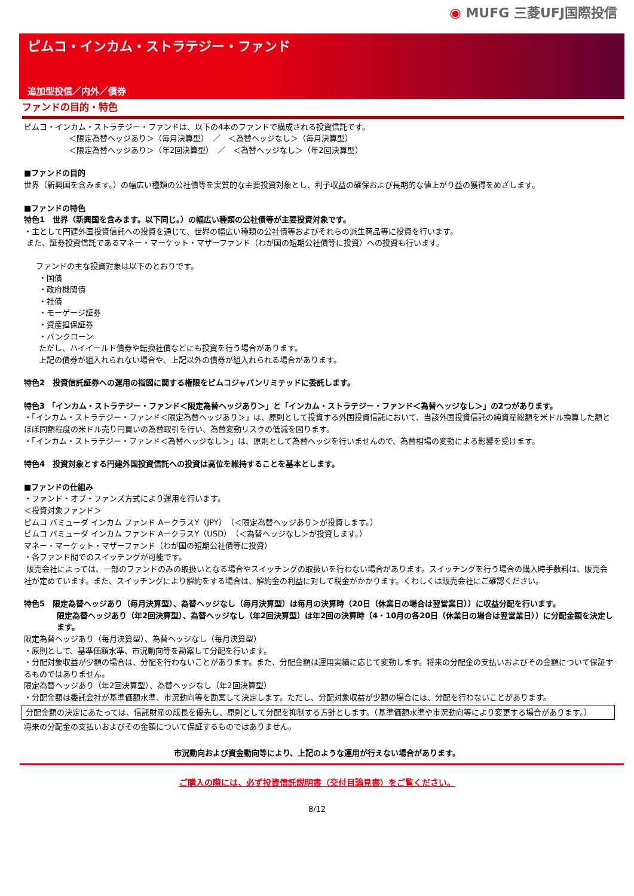◉ MUFG 三菱UFJ国際投信
ピムコ・インカム・ストラテジー・ファンド
追加型投信／内外／債券
ファンドの目的・特色
ピムコ・インカム・ストラテジー・ファンドは、以下の4本のファンドで構成される投資信託です。
＜限定為替ヘッジあり＞（毎月決算型）　／　＜為替ヘッジなし＞（毎月決算型）
＜限定為替ヘッジあり＞（年2回決算型）　／　＜為替ヘッジなし＞（年2回決算型）
■ファンドの目的
世界（新興国を含みます。）の幅広い種類の公社債等を実質的な主要投資対象とし、利子収益の確保および長期的な値上がり益の獲得をめざします。
■ファンドの特色
特色1　世界（新興国を含みます。以下同じ。）の幅広い種類の公社債等が主要投資対象です。
・主として円建外国投資信託への投資を通じて、世界の幅広い種類の公社債等およびそれらの派生商品等に投資を行います。
また、証券投資信託であるマネー・マーケット・マザーファンド（わが国の短期公社債等に投資）への投資も行います。
ファンドの主な投資対象は以下のとおりです。
・国債
・政府機関債
・社債
・モーゲージ証券
・資産担保証券
・バンクローン
ただし、ハイイールド債券や転換社債などにも投資を行う場合があります。
上記の債券が組入れられない場合や、上記以外の債券が組入れられる場合があります。
特色2　投資信託証券への運用の指図に関する権限をピムコジャパンリミテッドに委託します。
特色3 「インカム・ストラテジー・ファンド＜限定為替ヘッジあり＞」と「インカム・ストラテジー・ファンド＜為替ヘッジなし＞」の2つがあります。
・「インカム・ストラテジー・ファンド＜限定為替ヘッジあり＞」は、原則として投資する外国投資信託において、当該外国投資信託の純資産総額を米ドル換算した額とほぼ同額程度の米ドル売り円買いの為替取引を行い、為替変動リスクの低減を図ります。
・「インカム・ストラテジー・ファンド＜為替ヘッジなし＞」は、原則として為替ヘッジを行いませんので、為替相場の変動による影響を受けます。
特色4　投資対象とする円建外国投資信託への投資は高位を維持することを基本とします。
■ファンドの仕組み
・ファンド・オブ・ファンズ方式により運用を行います。
＜投資対象ファンド＞
ピムコ バミューダ インカム ファンド A－クラスY（JPY）（＜限定為替ヘッジあり＞が投資します。）
ピムコ バミューダ インカム ファンド A－クラスY（USD）（＜為替ヘッジなし＞が投資します。）
マネー・マーケット・マザーファンド（わが国の短期公社債等に投資）
・各ファンド間でのスイッチングが可能です。
販売会社によっては、一部のファンドのみの取扱いとなる場合やスイッチングの取扱いを行わない場合があります。スイッチングを行う場合の購入時手数料は、販売会社が定めています。また、スイッチングにより解約をする場合は、解約金の利益に対して税金がかかります。くわしくは販売会社にご確認ください。
特色5　限定為替ヘッジあり（毎月決算型）、為替ヘッジなし（毎月決算型）は毎月の決算時（20日（休業日の場合は翌営業日））に収益分配を行います。
限定為替ヘッジあり（年2回決算型）、為替ヘッジなし（年2回決算型）は年2回の決算時（4・10月の各20日（休業日の場合は翌営業日））に分配金額を決定します。
限定為替ヘッジあり（毎月決算型）、為替ヘッジなし（毎月決算型）
・原則として、基準価額水準、市況動向等を勘案して分配を行います。
・分配対象収益が少額の場合は、分配を行わないことがあります。また、分配金額は運用実績に応じて変動します。将来の分配金の支払いおよびその金額について保証するものではありません。
限定為替ヘッジあり（年2回決算型）、為替ヘッジなし（年2回決算型）
・分配金額は委託会社が基準価額水準、市況動向等を勘案して決定します。ただし、分配対象収益が少額の場合には、分配を行わないことがあります。
分配金額の決定にあたっては、信託財産の成長を優先し、原則として分配を抑制する方針とします。（基準価額水準や市況動向等により変更する場合があります。）
将来の分配金の支払いおよびその金額について保証するものではありません。
市況動向および資金動向等により、上記のような運用が行えない場合があります。
ご購入の際には、必ず投資信託説明書（交付目論見書）をご覧ください。
8/12